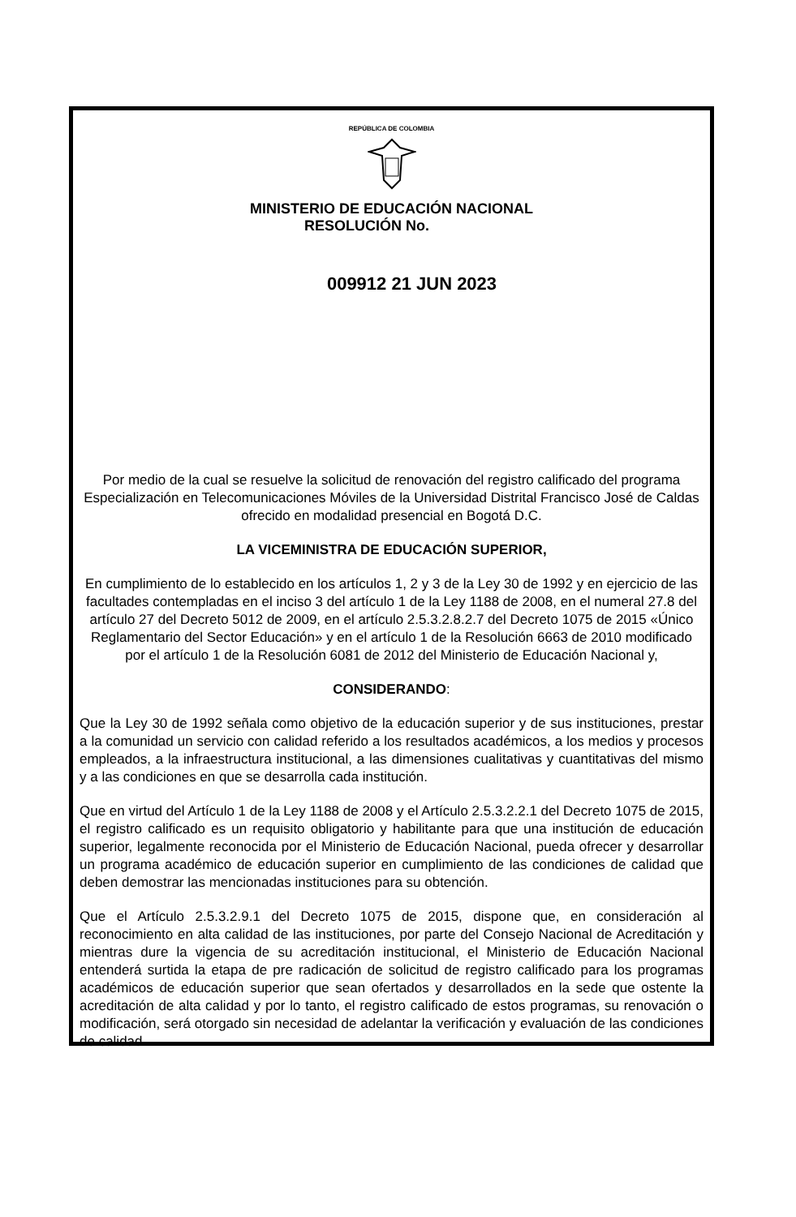REPÚBLICA DE COLOMBIA
MINISTERIO DE EDUCACIÓN NACIONAL
RESOLUCIÓN No.
009912 21 JUN 2023
Por medio de la cual se resuelve la solicitud de renovación del registro calificado del programa Especialización en Telecomunicaciones Móviles de la Universidad Distrital Francisco José de Caldas ofrecido en modalidad presencial en Bogotá D.C.
LA VICEMINISTRA DE EDUCACIÓN SUPERIOR,
En cumplimiento de lo establecido en los artículos 1, 2 y 3 de la Ley 30 de 1992 y en ejercicio de las facultades contempladas en el inciso 3 del artículo 1 de la Ley 1188 de 2008, en el numeral 27.8 del artículo 27 del Decreto 5012 de 2009, en el artículo 2.5.3.2.8.2.7 del Decreto 1075 de 2015 «Único Reglamentario del Sector Educación» y en el artículo 1 de la Resolución 6663 de 2010 modificado por el artículo 1 de la Resolución 6081 de 2012 del Ministerio de Educación Nacional y,
CONSIDERANDO:
Que la Ley 30 de 1992 señala como objetivo de la educación superior y de sus instituciones, prestar a la comunidad un servicio con calidad referido a los resultados académicos, a los medios y procesos empleados, a la infraestructura institucional, a las dimensiones cualitativas y cuantitativas del mismo y a las condiciones en que se desarrolla cada institución.
Que en virtud del Artículo 1 de la Ley 1188 de 2008 y el Artículo 2.5.3.2.2.1 del Decreto 1075 de 2015, el registro calificado es un requisito obligatorio y habilitante para que una institución de educación superior, legalmente reconocida por el Ministerio de Educación Nacional, pueda ofrecer y desarrollar un programa académico de educación superior en cumplimiento de las condiciones de calidad que deben demostrar las mencionadas instituciones para su obtención.
Que el Artículo 2.5.3.2.9.1 del Decreto 1075 de 2015, dispone que, en consideración al reconocimiento en alta calidad de las instituciones, por parte del Consejo Nacional de Acreditación y mientras dure la vigencia de su acreditación institucional, el Ministerio de Educación Nacional entenderá surtida la etapa de pre radicación de solicitud de registro calificado para los programas académicos de educación superior que sean ofertados y desarrollados en la sede que ostente la acreditación de alta calidad y por lo tanto, el registro calificado de estos programas, su renovación o modificación, será otorgado sin necesidad de adelantar la verificación y evaluación de las condiciones de calidad.